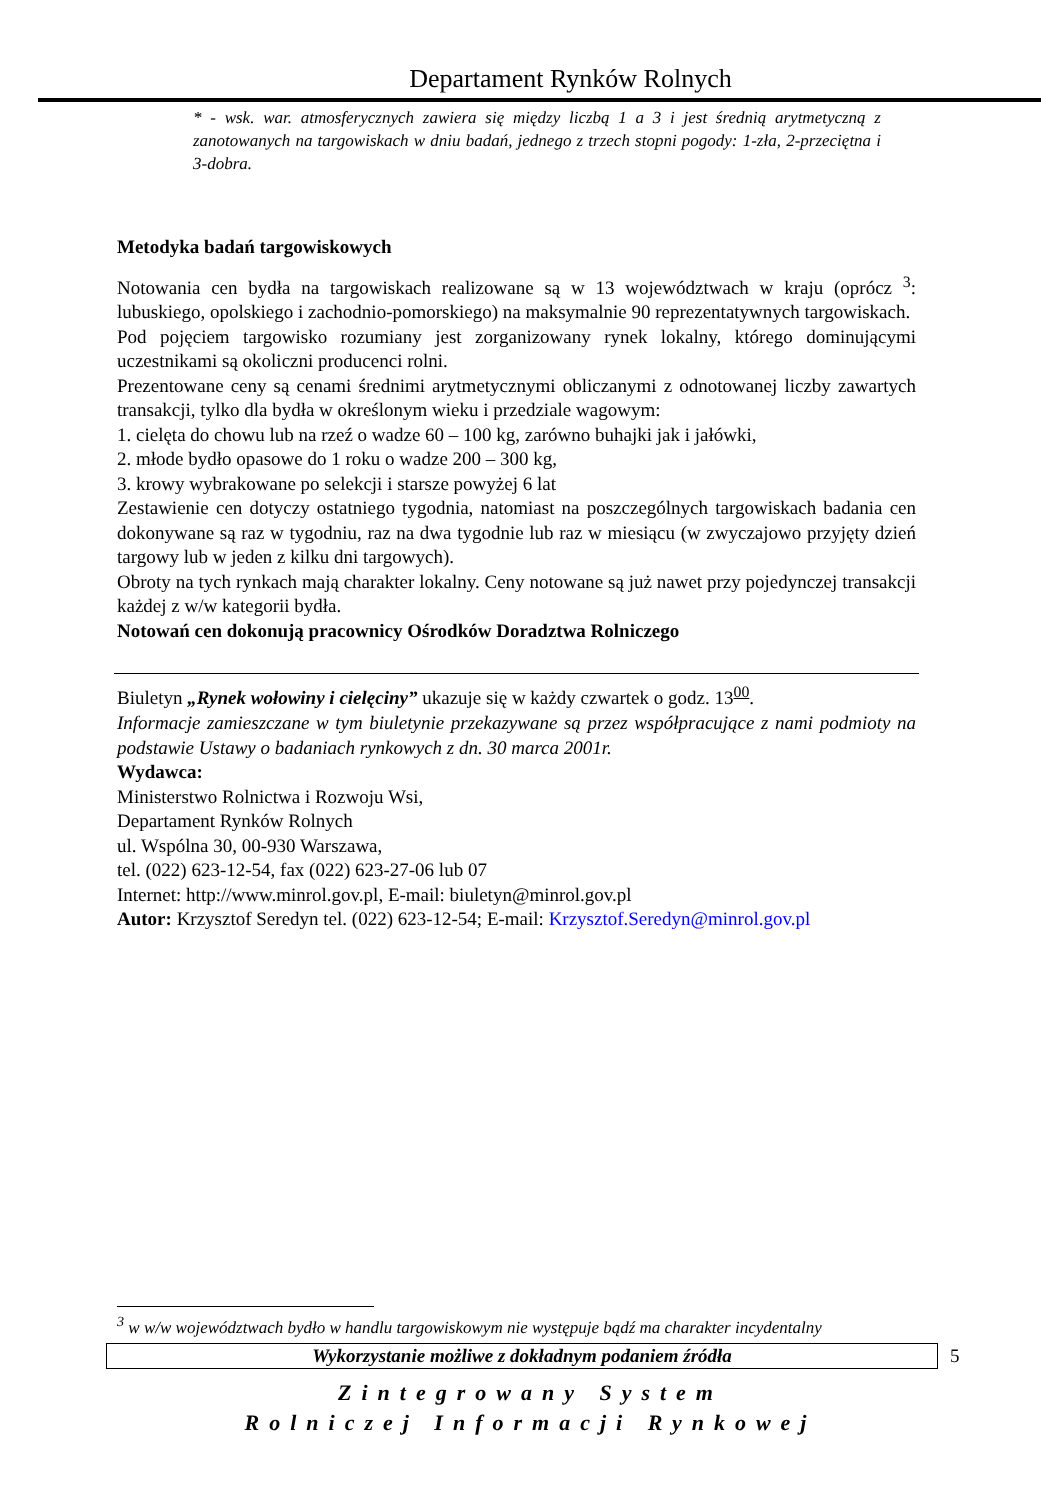Departament Rynków Rolnych
* - wsk. war. atmosferycznych zawiera się między liczbą 1 a 3 i jest średnią arytmetyczną z zanotowanych na targowiskach w dniu badań, jednego z trzech stopni pogody: 1-zła, 2-przeciętna i 3-dobra.
Metodyka badań targowiskowych
Notowania cen bydła na targowiskach realizowane są w 13 województwach w kraju (oprócz <sup>3</sup>: lubuskiego, opolskiego i zachodnio-pomorskiego) na maksymalnie 90 reprezentatywnych targowiskach.
Pod pojęciem targowisko rozumiany jest zorganizowany rynek lokalny, którego dominującymi uczestnikami są okoliczni producenci rolni.
Prezentowane ceny są cenami średnimi arytmetycznymi obliczanymi z odnotowanej liczby zawartych transakcji, tylko dla bydła w określonym wieku i przedziale wagowym:
1. cielęta do chowu lub na rzeź o wadze 60 – 100 kg, zarówno buhajki jak i jałówki,
2. młode bydło opasowe do 1 roku o wadze 200 – 300 kg,
3. krowy wybrakowane po selekcji i starsze powyżej 6 lat
Zestawienie cen dotyczy ostatniego tygodnia, natomiast na poszczególnych targowiskach badania cen dokonywane są raz w tygodniu, raz na dwa tygodnie lub raz w miesiącu (w zwyczajowo przyjęty dzień targowy lub w jeden z kilku dni targowych).
Obroty na tych rynkach mają charakter lokalny. Ceny notowane są już nawet przy pojedynczej transakcji każdej z w/w kategorii bydła.
Notowań cen dokonują pracownicy Ośrodków Doradztwa Rolniczego
Biuletyn „Rynek wołowiny i cielęciny” ukazuje się w każdy czwartek o godz. 13<sup>00</sup>.
Informacje zamieszczane w tym biuletynie przekazywane są przez współpracujące z nami podmioty na podstawie Ustawy o badaniach rynkowych z dn. 30 marca 2001r.
Wydawca:
Ministerstwo Rolnictwa i Rozwoju Wsi,
Departament Rynków Rolnych
ul. Wspólna 30, 00-930 Warszawa,
tel. (022) 623-12-54, fax (022) 623-27-06 lub 07
Internet: http://www.minrol.gov.pl, E-mail: biuletyn@minrol.gov.pl
Autor: Krzysztof Seredyn tel. (022) 623-12-54; E-mail: Krzysztof.Seredyn@minrol.gov.pl
<sup>3</sup> w w/w województwach bydło w handlu targowiskowym nie występuje bądź ma charakter incydentalny
Wykorzystanie możliwe z dokładnym podaniem źródła 5
Zintegrowany System
Rolniczej Informacji Rynkowej